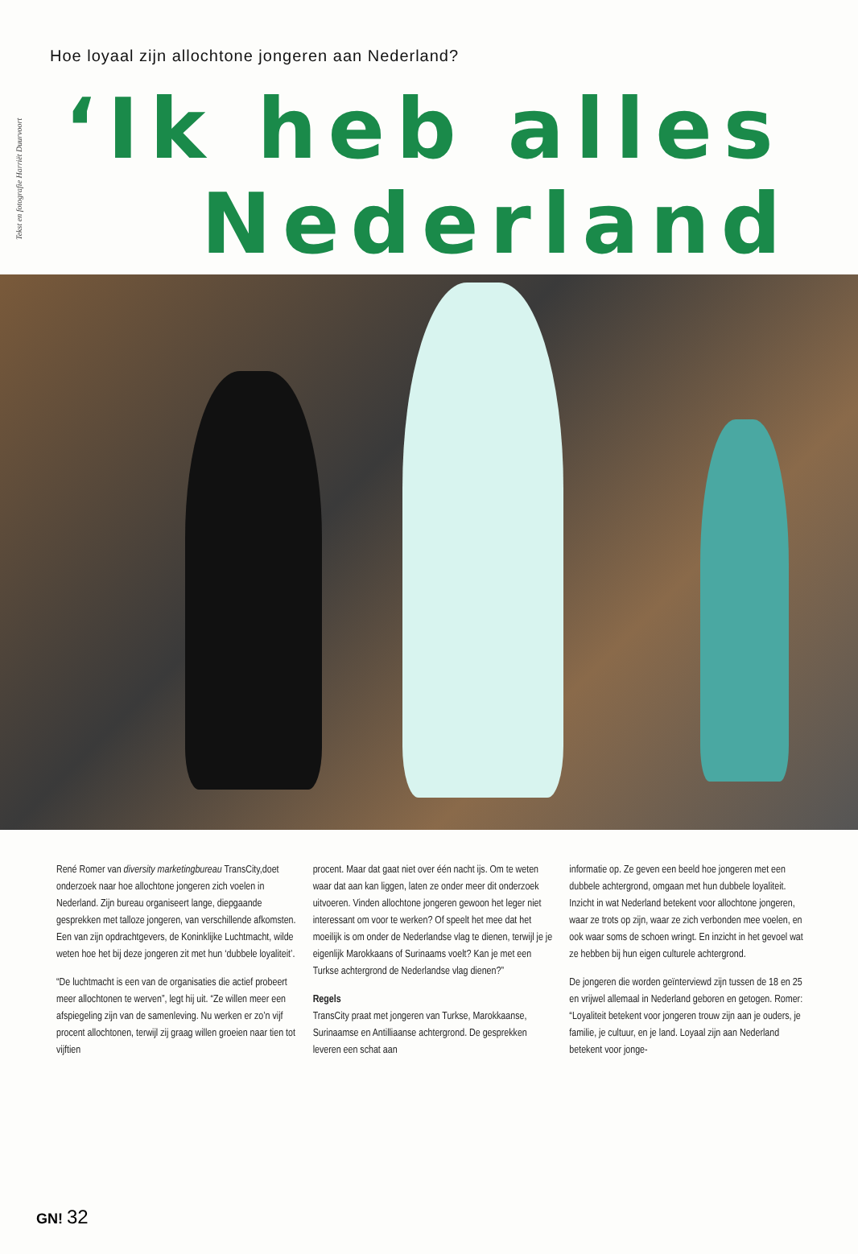Tekst en fotografie Harriët Duurvoort
Hoe loyaal zijn allochtone jongeren aan Nederland?
‘Ik heb alles
Nederland
René Romer van diversity marketingbureau TransCity,doet onderzoek naar hoe allochtone jongeren zich voelen in Nederland. Zijn bureau organiseert lange, diepgaande gesprekken met talloze jongeren, van verschillende afkomsten. Een van zijn opdrachtgevers, de Koninklijke Luchtmacht, wilde weten hoe het bij deze jongeren zit met hun ‘dubbele loyaliteit’.
“De luchtmacht is een van de organisaties die actief probeert meer allochtonen te werven”, legt hij uit. “Ze willen meer een afspiegeling zijn van de samenleving. Nu werken er zo’n vijf procent allochtonen, terwijl zij graag willen groeien naar tien tot vijftien
procent. Maar dat gaat niet over één nacht ijs. Om te weten waar dat aan kan liggen, laten ze onder meer dit onderzoek uitvoeren. Vinden allochtone jongeren gewoon het leger niet interessant om voor te werken? Of speelt het mee dat het moeilijk is om onder de Nederlandse vlag te dienen, terwijl je je eigenlijk Marokkaans of Surinaams voelt? Kan je met een Turkse achtergrond de Nederlandse vlag dienen?”
Regels
TransCity praat met jongeren van Turkse, Marokkaanse, Surinaamse en Antilliaanse achtergrond. De gesprekken leveren een schat aan
informatie op. Ze geven een beeld hoe jongeren met een dubbele achtergrond, omgaan met hun dubbele loyaliteit. Inzicht in wat Nederland betekent voor allochtone jongeren, waar ze trots op zijn, waar ze zich verbonden mee voelen, en ook waar soms de schoen wringt. En inzicht in het gevoel wat ze hebben bij hun eigen culturele achtergrond.
De jongeren die worden geïnterviewd zijn tussen de 18 en 25 en vrijwel allemaal in Nederland geboren en getogen. Romer: “Loyaliteit betekent voor jongeren trouw zijn aan je ouders, je familie, je cultuur, en je land. Loyaal zijn aan Nederland betekent voor jonge-
GN! 32